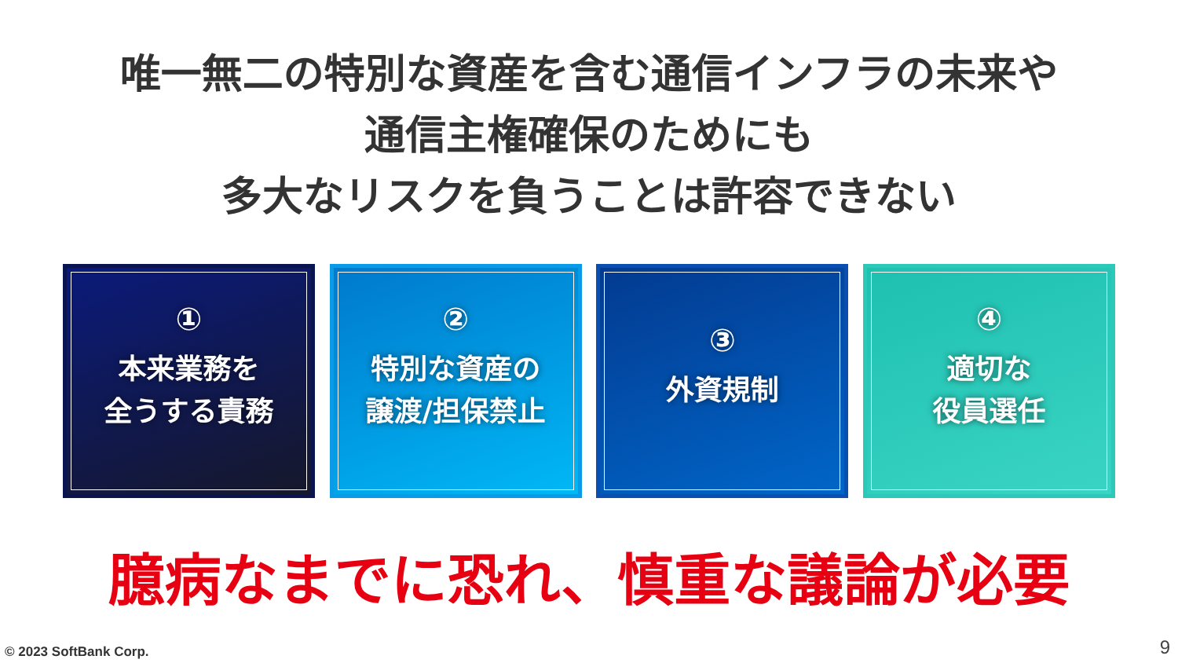唯一無二の特別な資産を含む通信インフラの未来や
通信主権確保のためにも
多大なリスクを負うことは許容できない
①
本来業務を
全うする責務
②
特別な資産の
譲渡/担保禁止
③
外資規制
④
適切な
役員選任
臆病なまでに恐れ、慎重な議論が必要
© 2023 SoftBank Corp. 9